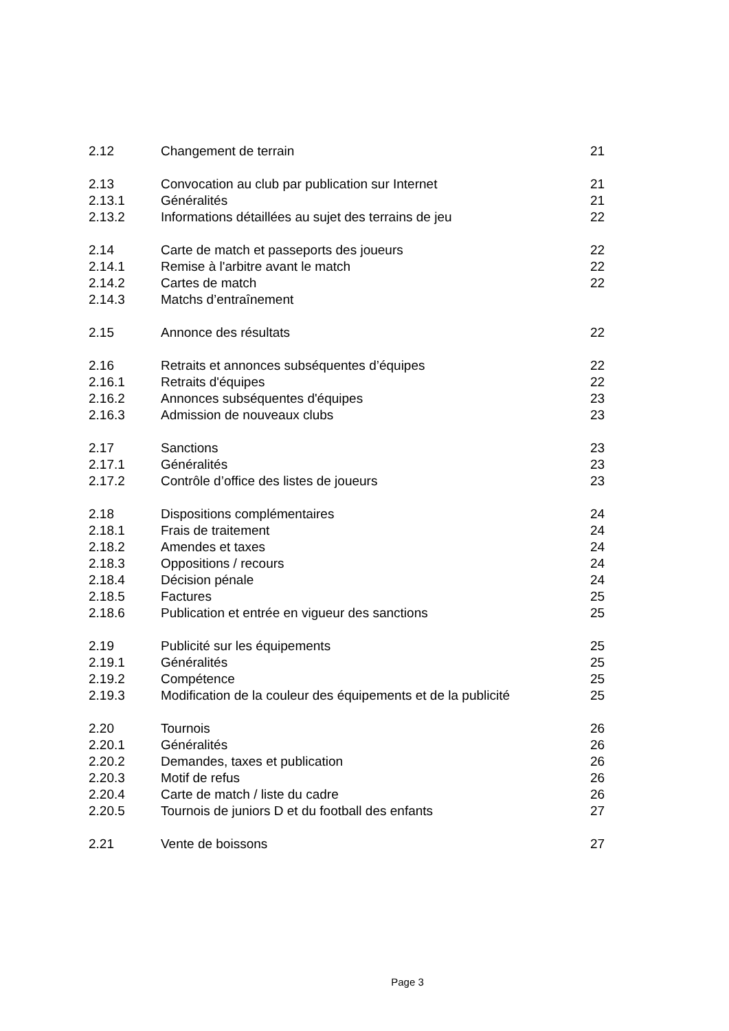| 2.12 | Changement de terrain | 21 |
| 2.13 | Convocation au club par publication sur Internet | 21 |
| 2.13.1 | Généralités | 21 |
| 2.13.2 | Informations détaillées au sujet des terrains de jeu | 22 |
| 2.14 | Carte de match et passeports des joueurs | 22 |
| 2.14.1 | Remise à l'arbitre avant le match | 22 |
| 2.14.2 | Cartes de match | 22 |
| 2.14.3 | Matchs d’entraînement | |
| 2.15 | Annonce des résultats | 22 |
| 2.16 | Retraits et annonces subséquentes d’équipes | 22 |
| 2.16.1 | Retraits d'équipes | 22 |
| 2.16.2 | Annonces subséquentes d'équipes | 23 |
| 2.16.3 | Admission de nouveaux clubs | 23 |
| 2.17 | Sanctions | 23 |
| 2.17.1 | Généralités | 23 |
| 2.17.2 | Contrôle d’office des listes de joueurs | 23 |
| 2.18 | Dispositions complémentaires | 24 |
| 2.18.1 | Frais de traitement | 24 |
| 2.18.2 | Amendes et taxes | 24 |
| 2.18.3 | Oppositions / recours | 24 |
| 2.18.4 | Décision pénale | 24 |
| 2.18.5 | Factures | 25 |
| 2.18.6 | Publication et entrée en vigueur des sanctions | 25 |
| 2.19 | Publicité sur les équipements | 25 |
| 2.19.1 | Généralités | 25 |
| 2.19.2 | Compétence | 25 |
| 2.19.3 | Modification de la couleur des équipements et de la publicité | 25 |
| 2.20 | Tournois | 26 |
| 2.20.1 | Généralités | 26 |
| 2.20.2 | Demandes, taxes et publication | 26 |
| 2.20.3 | Motif de refus | 26 |
| 2.20.4 | Carte de match / liste du cadre | 26 |
| 2.20.5 | Tournois de juniors D et du football des enfants | 27 |
| 2.21 | Vente de boissons | 27 |
Page 3